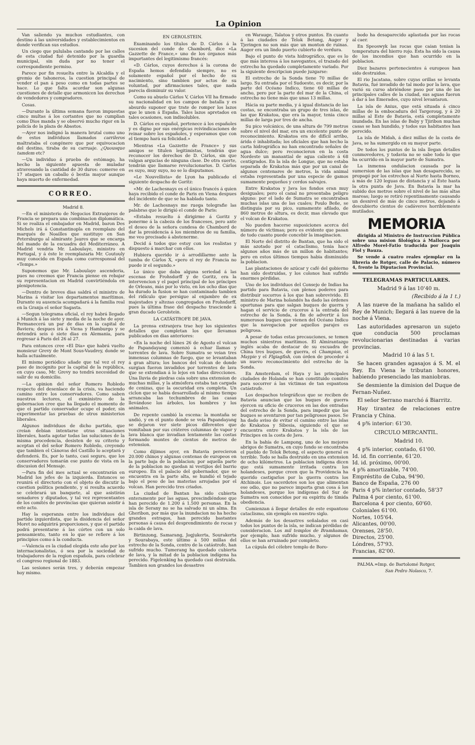La Opinion
Van saliendo ya muchos estudiantes, con destino á las universidades y establecimientos en donde verifican sus estudios.
Un ciego que pululaba cantando por las calles de esta ciudad fué detenido por la guardia municipal, sin duda por no tener el correspondiente permiso.
Parece por fin resuelta entre la Alcaldía y el gremio de tahoneros, la cuestion principal de vender el pan á peso como en todas partes se hace. Lo que falta acordar son algunas cuestiones de detalle que armonicen los derechos de vendedores y compradores.
Cosas.
—Durante la última semana fueron impuestas cinco multas á los cortantes que no cumplian como Dios manda y se observó mucho rigor en la policía de la plaza de Abastos.
—Ayer nos indignó la manera brutal como uno de estos individuos llamados carrileros maltrataba el congénere que por equivocacion del destino, tiraba de su carruaje. ¿Quousque tamdem etc?
—Un individuo á prueba de estómago, ha hecho la siguiente apuesta de muladar atravesando la cantidad de 30 duros: comerse en 17 ataques un caballo ó bestia mayor aunque haya muerto de enfermedad.
CORREO.
Madrid 8.
—En el ministerio de Negocios Extranjeros de Francia se prepara una combinacion diplomática. Si se realiza el embajador en Madrid, baron Des Michels irá á Constantinopla en reemplazo del marqués de Noailles que sustituye en San Petersburgo al almirante Jaures que se encarga del mando de la escuadra del Mediterráneo. A Madrid vendria Mr. Laboulaye, ministro en Portugal, y á éste le reemplazaria Mr. Coutouly muy conocido en España como corresponsal del «Temps.»
Suponemos que Mr. Laboulaye ascenderia, pues no creemos que Francia piense en rebajar su representacion en Madrid convirtiéndola en plenipotencia.
—Dentro de breves dias saldrá el ministro de Marina á visitar los departamentos marítimos. Durante su ausencia acompañará á la familia real en la Granja el señor Sagasta.
—Segun telegrama oficial, el rey habrá llegado á Munich á las siete y media de la noche de ayer. Permanecerá un par de dias en la capital de Baviera; despues irá á Viena y Hamburgo y se detendrá seis ó siete dias en Alemania, para regresar á Paris del 26 al 27.
Para entonces cree «El Dia» que habrá vuelto monsieur Grevy de Mont Sous-Vaudrey, donde se halla actualmente.
El mismo periódico añade que tal vez el rey pase de incógnito por la capital de la república, en cuyo caso, Mr. Grevy no tendrá necesidad de salir de su domicilio.
—La opinion del señor Romero Robledo respecto del desenlace de la crisis, va haciendo camino entre los conservadores. Como saben nuestros lectores, el exministro de la gobernacion cree que ha llegado el momento de que el partido conservador ocupe el poder, sin experimentar las pruebas de otros ministerios liberales.
Algunos individuos de dicho partido, que creian debian intentarse otras situaciones liberales, hasta agotar todas las soluciones de la misma procedencia, desisten de su criterio y aceptan el del señor Romero Robledo, creyendo que tambien el Cánovas del Castillo lo aceptará y defenderá. Es, por lo tanto, casi seguro, que los conservadores tomarán ese punto de vista en la discusion del Mensaje.
—Para fin del mes actual se encontrarán en Madrid los jefes de la izquierda. Entonces se reunirá el directorio con el objeto de discutir la cuestion política pendiente, y si resulta acuerdo se celebrará un banquete, al que asistirán senadores y diputados, y tal vez representantes de los comités de provincias que quieran asistir á este acto.
Hay la esperanza entre los individuos del partido izquierdista, que la disidencia del señor Moret no adquirirá proporciones, y que el partido podrá presentarse á las córtes con un solo pensamiento, tanto en lo que se refiere á los principios como á la conducta.
—Valencia es la ciudad elegida este año por los internacionalistas, ó sea por la sociedad de trabajadores de la region española, para celebrar el congreso regional de 1883.
Las sesiones serán tres, y deberán empezar hoy mismo.
EN GEROLSTEIN.
Examinando los títulos de D. Cárlos á la sucesion del conde de Chambord, dice «La Gazzette de France,» uno de los órganos más importantes del legitimismo francés:
«D. Cárlos, cuyos derechos á la corona de España hemos defendido siempre, no es solamente español por el hecho de su nacimiento, sino tambien por actos de su voluntad, por afirmaciones tales, que nada parecia disminuir su valor.
Como su abuelo Cárlos V, Cárlos VII ha firmado su nacionalidad en los campos de batalla y es absurdo suponer que trate de romper los lazos que le unen á España. Tales lazos apretados en tales ocasiones, son indisolubles.
D. Cárlos es español, pertenece á los españoles y es digno por sus enérgicas reivindicaciones de reinar sobre los españoles, y esperamos que con el tiempo hará su felicidad.»
Mientras «La Gazzette de France» y sus amigos se titulen legitimistas, tendrán que reconocer los derechos de D. Cárlos, sin que valgan argucias de ninguna clase. De otra suerte, tendrán que llamarse revolucionarios. D. Cárlos es suyo, muy suyo, no se lo disputamos.
«Le Nouvellista» de Lyon ha publicado el siguiente despacho de Goritz:
«Mr. de Lachesnays es el único francés á quien haya recibido el conde de Paris en Viena despues del incidente de que se ha hablado tanto.
Mr. de Lachesnays me ruega telegrafie las palabras que le dirigió el conde de Paris:
«Estaba resuelto á dirigirme á Goritz y ponerme á la cabeza de los franceses, pero ante el deseo de la señora condesa de Chambord de dar la presidencia á los miembros de su familia, me veo precisado á abstenerme.
Decid á todos que estoy con los realistas y dispuesto á marchar con ellos.
Hubiera querido ir á arrodillarme ante la tumba de Cárlos X, «pero el rey de Francia no puede ir el segundo.»
Lo único que daba alguna seriedad á las escenas de Frohsdorff y de Goritz, era la intervencion y el papel principal de los príncipes de Orleans, más por lo visto, en los ocho dias que ha durado la fusion se han contaminado tambien del ridículo que persigue al enjambre de ex majestades y altezas congregados en Frohsdorff, pues la última frase del despacho trasciende á gran ducado Gerolstein.
LA CATÁSTROFE DE JAVA.
La prensa extranjera trae hoy los siguientes detalles que completan los que llevamos publicados en dias anteriores:
«En la noche del lúnes 26 de Agosto el volcan de Papandayang comenzó á echar llamas y torrentes de lava. Sobre Sumatra se veian tres inmensas columnas de fuego, que se levantaban á gran altura; los bancos del volcan de donde surgian fueron invadidos por torrentes de lava que se extendian á lo lejos en todas direcciones. Una lluvia de piedras caia sobre una extension de muchas millas, y la atmósfera estaba tan cargada de cenizas, que la oscuridad era completa. Un ciclon que se habia desarrollado al mismo tiempo arrancaba las techumbres de las casas llevándose los árboles, los hombres y los animales.
De repente cambió la escena: la montaña se undió, y en el punto donde se veia Papandayang se dejaron ver siete picos diferentes que vomitaban por sus cráteres columnas de vapor y lava blanca que invadian lentamente las costas formando montes de cientos de metros de estension.
Como dijimos ayer, en Batavia perecieron 20.000 chinos y algunas centenas de europeos en la parte baja de la poblacion; por aquella parte de la poblacion no quedan ni vestijios del barrio europeo. En el palacio del gobernador, que se encuentra en la parte alta, se hundió el tejado bajo el peso de las materias arrojadas por el volcan. Han perecido tres criados.
La ciudad de Bantan ha sido cubierta enteramente por las aguas, prescindiéndose que han perecido de 1.200 á 1.500 personas. En la isla de Serany no se ha salvado ni un alma. En Gheribon, por más que la inundacion no ha hecho grandes estragos, han perecido bastantes personas á causa del desprendimiento de rocas y la caida de lava.
Birtinzong, Samarang, Jogjukerta, Sourakerta y Sourabaya, este último á 500 millas del estrecho de la Sonda, centro de la catástrofe, han sufrido mucho. Tumerang ha quedado cubierta de lava, y la mitad de la poblacion indígena ha perecido. Figelenking ha quedado casi destruida. Tambien son grandes los desastres
en Warauge, Talatoa y otros puntos. En cuanto á las ciudades de Telok Betong, Auger y Tjeringen no son más que un monton de ruinas. Auger era un lindo puerto cubierto de verdura.
Bajo el punto de vista hidrográfico, que es lo que más interesa á los navegantes, el trazado del estrecho ha quedado completamente variado. Por la siguiente descripcion puede juzgarse:
El estrecho de la Sonda tiene 70 millas de largo. Su entrada por el Sudoeste, es decir, por la parte del Océano Indico, tiene 60 millas de ancho, pero por la parte del mar de la China, el estrecho no tiene más que unas 13 millas.
Hácia su parte media, y á igual distancia de las costas, se encontraba un grupo de tres islas, de las que Krakatoa, que era la mayor, tenia cinco millas de larga por tres de ancha.
Su pico volcánico, de una altura de 799 metros sobre el nivel del mar, era un excelente punto de reconocimiento. Krakatoa era de difícil arribo, árida é inhabitada; los oficiales que han hecho la carta hidrográfica no han encontrado señales de agua dulce; pero reconocieron en la costa Nordeste un manantial de agua caliente á 68 centígrados. En la isla de Longue, que no estaba separada de Krakatoa más que por un canal de algunos centenares de metros, la vida animal estaba representada por una especie de gamos sumamente pequeños y cerdos salvajes.
Entre Krakatoa y Java los fondos eran muy desiguales; pero el canal no presentaba peligro alguno: por el lado de Sumatra se encontraban muchas islas una de las cuales; Poulo Beñe, se distinguia por su pico, sumamente afilado, de 860 metros de altura, es decir, mas elevado que el volcan de Krakatoa.
No pueden hacerse suposiciones acerca del número de víctimas; pero es evidente que pasan de todo cuanto puede concebir la imaginacion.
El Norte del distrito de Bantan, que ha sido el más azotado por el cataclismo, tenia hace algunos años más de un millon de habitantes; pero en estos últimos tiempos habia disminuido la poblacion.
Las plantaciones de azúcar y café del gobierno han sido destruidas, y los colonos han sufrido enormes pérdidas.
Uno de los individuos del Consejo de Indias ha partido para Batavia, con plenos poderes para distribuir socorros á los que han sobrevivido. El ministro de Marina holandés ha dado las órdenes oportunas para que salgan buques de guerra y hagan el servicio de cruceros á la entrada del estrecho de la Sonda, á fin de advertir á los numerosos buques que vienen del Océano Indico que la navegacion por aquellos parajes es peligrosa.
A pesar de todas estas precauciones, se temen muchos siniestros marítimos. El Almirantazgo inglés acaba de destacar de su escuadra de China tres buques, de guerra, el Champion, el Maypie y el Flgiagfish, con órden de proceder á un nuevo reconocimiento del estrecho de la Sonda.
En Amsterdam, el Haya y las principales ciudades de Holanda se han constituido comités para socorrer á las víctimas de tan espantosa catástrofe.
Los despachos telegráficos que se reciben de Batavia anuncian que los buques de guerra ejercen su oficio de cruceros en las dos entradas del estrecho de la Sonda, para impedir que los buques se aventuren por tan peligrosos pasos. Se ha dado aviso de evitar el camino entre las islas de Krakatoa y Sibesia, siguiendo el que se encuentra entre Krakatoa y la isla de los Príncipes en la costa de Java.
En la bahía de Lampong, uno de los mejores abrigos de Sumatra, en cuyo fondo se encontraba el pueblo de Telok Betong, el aspecto general es terrible. Todo se halla destruido en una extension de ocho kilómetros. La poblacion indígena dicen que está sumamente irritada contra los holandeses, porque creen que la Providencia ha querido castigarlos por la guerra contra los Atchinois. Los sacerdotes son los que alimentan ese odio, que no parece importa gran cosa á los holandeses, porque los indígenas del Sur de Sumatra son conocidos por su espíritu de tímida obediencia.
Comienzan á llegar detalles de este espantoso cataclismo, sin ejemplo en nuestro siglo.
Además de los desastres señalados en casi todos los puntos de la isla, se indican pérdidas de consideracion. Los mil templos de Bramhaman, por ejemplo, han sufrido mucho, y algunos de ellos se han arruinado por completo.
La cúpula del célebre templo de Boro-
bodo ha desaparecido aplastada por las rocas al caer.
En Speoswyk las rocas que caian tenian la temperatura del hierro rojo. Esta ha sido la causa de los incendios que han ocurrido en la poblacion.
Diez bazares pertenecientes á europeos han sido destruidos.
El rio Jacatana, sobre cuyas orillas se levanta Batavia, fué invadido de tal modo por la lava, que varió su curso abriéndose paso por una de las principales calles de la ciudad, sus aguas fueron á dar á las Emerades, cuyo nivel levantaron.
La isla de Anius, que está situada á cinco millas de la embocadura del Targeroug, y á 20 millas al Este de Batavia, está completamente inundada. En las islas de Baby y Tjiribon muchas casas se han hundido, y todos sus habitantes han perecido.
La isla de Midah, á diez millas de la costa de Java, se ha sumergido en su mayor parte.
De todos los puntos de la isla llegan detalles conmovedores, y todavia no se sabe todo lo que ha ocurrido en la mayor parte de Sumatra.
La inmensa ondulacion causada por la sumersion de las islas que han desaparecido, se propagó por los estrechos al Norte hasta Borneo, á más de 120 leguas de distancia y al Este hasta la otra punta de Java. En Batavia la mar ha subido dos metros sobre el nivel de las más altas mareas; luego se retiró repentinamente causando un desnivel de más de cinco metros, dejando á descubierto cientos de cadáveres horriblemente mutilados.
MEMORIA
dirigida al Ministro de Instruccion Pública sobre una mision filológica á Mallorca por Alfredo Morel-Fatio traducida por Joaquin Fiol y Bauza.
Se vende á cuatro reales ejemplar en la libreria de Rotger, calle de Palacio, número 4, frente la Diputacion Provincial.
TELEGRAMAS PARTICULARES.
Madrid 9 á las 10'40 m.
(Recibido á la 1 t.)
A las nueve de la mañana ha salido el Rey de Munich; llegará á las nueve de la noche á Viena.
Las autoridades apresaron un sujeto que conducia 500 proclamas revolucionarias destinadas á varias provincias.
Madrid 10 á las 5 t.
Se hacen grandes agasajos á S. M. el Rey. En Viena le tributan honores, habiendo presenciado las maniobras.
Se desmiente la dimision del Duque de Fernan-Nuñez.
El señor Serrano marchó á Biarritz.
Hay tirantez de relaciones entre Francia y China.
4 p% interior: 61'30.
CIRCULO MERCANTIL.
Madrid 10.
4 p% interior, contado, 61'00.
Id. id. fin corriente, 61'20.
Id. id. próximo, 00'00.
4 p% amortizable, 74'00.
Empréstito de Cuba, 94'90.
Banco de España, 276 00
Paris 4 p% interior contado, 58'37
Palma 4 por ciento, 61'00.
Barcelona 4 por ciento, 60'60.
Coloniales 61'00.
Nortes, 105'64.
Alicantes, 00'00.
Orenses, 28'50.
Directos, 25'00.
Lóndres, 57'93.
Francias, 82'00.
PALMA.=Imp. de Bartolomé Rotger,
San Pedro Nolasco, 7.